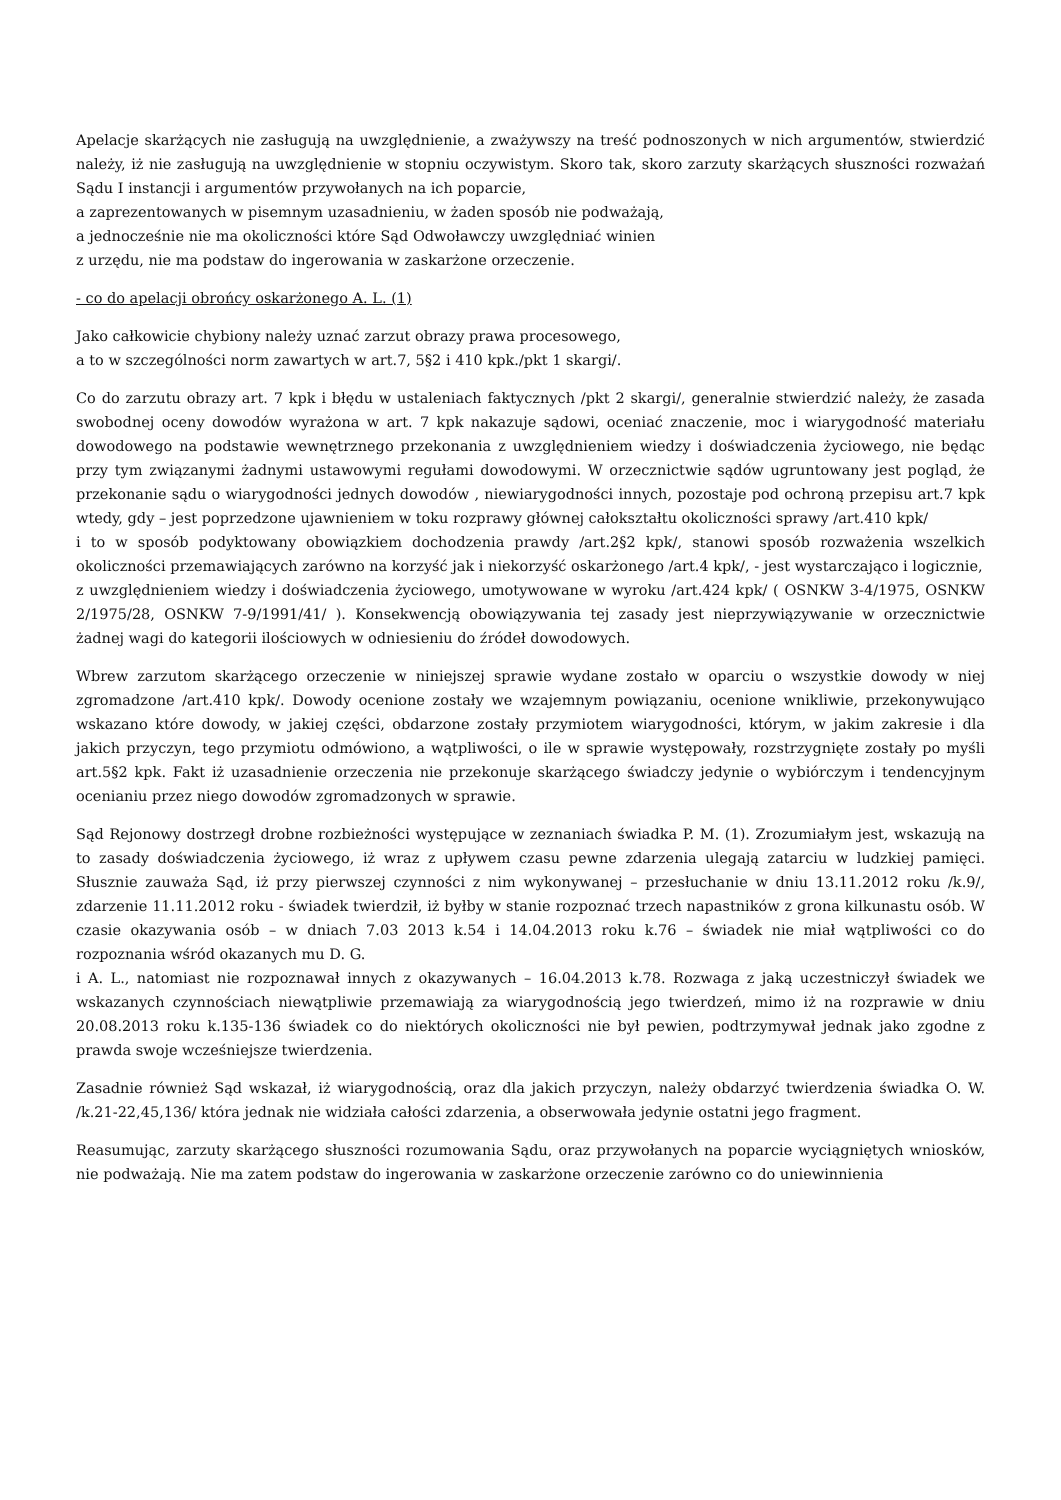Apelacje skarżących nie zasługują na uwzględnienie, a zważywszy na treść podnoszonych w nich argumentów, stwierdzić należy, iż nie zasługują na uwzględnienie w stopniu oczywistym. Skoro tak, skoro zarzuty skarżących słuszności rozważań Sądu I instancji i argumentów przywołanych na ich poparcie,
a zaprezentowanych w pisemnym uzasadnieniu, w żaden sposób nie podważają,
a jednocześnie nie ma okoliczności które Sąd Odwoławczy uwzględniać winien
z urzędu, nie ma podstaw do ingerowania w zaskarżone orzeczenie.
- co do apelacji obrońcy oskarżonego A. L. (1)
Jako całkowicie chybiony należy uznać zarzut obrazy prawa procesowego,
a to w szczególności norm zawartych w art.7, 5§2 i 410 kpk./pkt 1 skargi/.
Co do zarzutu obrazy art. 7 kpk i błędu w ustaleniach faktycznych /pkt 2 skargi/, generalnie stwierdzić należy, że zasada swobodnej oceny dowodów wyrażona w art. 7 kpk nakazuje sądowi, oceniać znaczenie, moc i wiarygodność materiału dowodowego na podstawie wewnętrznego przekonania z uwzględnieniem wiedzy i doświadczenia życiowego, nie będąc przy tym związanymi żadnymi ustawowymi regułami dowodowymi. W orzecznictwie sądów ugruntowany jest pogląd, że przekonanie sądu o wiarygodności jednych dowodów , niewiarygodności innych, pozostaje pod ochroną przepisu art.7 kpk wtedy, gdy – jest poprzedzone ujawnieniem w toku rozprawy głównej całokształtu okoliczności sprawy /art.410 kpk/
i to w sposób podyktowany obowiązkiem dochodzenia prawdy /art.2§2 kpk/, stanowi sposób rozważenia wszelkich okoliczności przemawiających zarówno na korzyść jak i niekorzyść oskarżonego /art.4 kpk/, - jest wystarczająco i logicznie,
z uwzględnieniem wiedzy i doświadczenia życiowego, umotywowane w wyroku /art.424 kpk/ ( OSNKW 3-4/1975, OSNKW 2/1975/28, OSNKW 7-9/1991/41/ ). Konsekwencją obowiązywania tej zasady jest nieprzywiązywanie w orzecznictwie żadnej wagi do kategorii ilościowych w odniesieniu do źródeł dowodowych.
Wbrew zarzutom skarżącego orzeczenie w niniejszej sprawie wydane zostało w oparciu o wszystkie dowody w niej zgromadzone /art.410 kpk/. Dowody ocenione zostały we wzajemnym powiązaniu, ocenione wnikliwie, przekonywująco wskazano które dowody, w jakiej części, obdarzone zostały przymiotem wiarygodności, którym, w jakim zakresie i dla jakich przyczyn, tego przymiotu odmówiono, a wątpliwości, o ile w sprawie występowały, rozstrzygnięte zostały po myśli art.5§2 kpk. Fakt iż uzasadnienie orzeczenia nie przekonuje skarżącego świadczy jedynie o wybiórczym i tendencyjnym ocenianiu przez niego dowodów zgromadzonych w sprawie.
Sąd Rejonowy dostrzegł drobne rozbieżności występujące w zeznaniach świadka P. M. (1). Zrozumiałym jest, wskazują na to zasady doświadczenia życiowego, iż wraz z upływem czasu pewne zdarzenia ulegają zatarciu w ludzkiej pamięci. Słusznie zauważa Sąd, iż przy pierwszej czynności z nim wykonywanej – przesłuchanie w dniu 13.11.2012 roku /k.9/, zdarzenie 11.11.2012 roku - świadek twierdził, iż byłby w stanie rozpoznać trzech napastników z grona kilkunastu osób. W czasie okazywania osób – w dniach 7.03 2013 k.54 i 14.04.2013 roku k.76 – świadek nie miał wątpliwości co do rozpoznania wśród okazanych mu D. G.
i A. L., natomiast nie rozpoznawał innych z okazywanych – 16.04.2013 k.78. Rozwaga z jaką uczestniczył świadek we wskazanych czynnościach niewątpliwie przemawiają za wiarygodnością jego twierdzeń, mimo iż na rozprawie w dniu 20.08.2013 roku k.135-136 świadek co do niektórych okoliczności nie był pewien, podtrzymywał jednak jako zgodne z prawda swoje wcześniejsze twierdzenia.
Zasadnie również Sąd wskazał, iż wiarygodnością, oraz dla jakich przyczyn, należy obdarzyć twierdzenia świadka O. W. /k.21-22,45,136/ która jednak nie widziała całości zdarzenia, a obserwowała jedynie ostatni jego fragment.
Reasumując, zarzuty skarżącego słuszności rozumowania Sądu, oraz przywołanych na poparcie wyciągniętych wniosków, nie podważają. Nie ma zatem podstaw do ingerowania w zaskarżone orzeczenie zarówno co do uniewinnienia